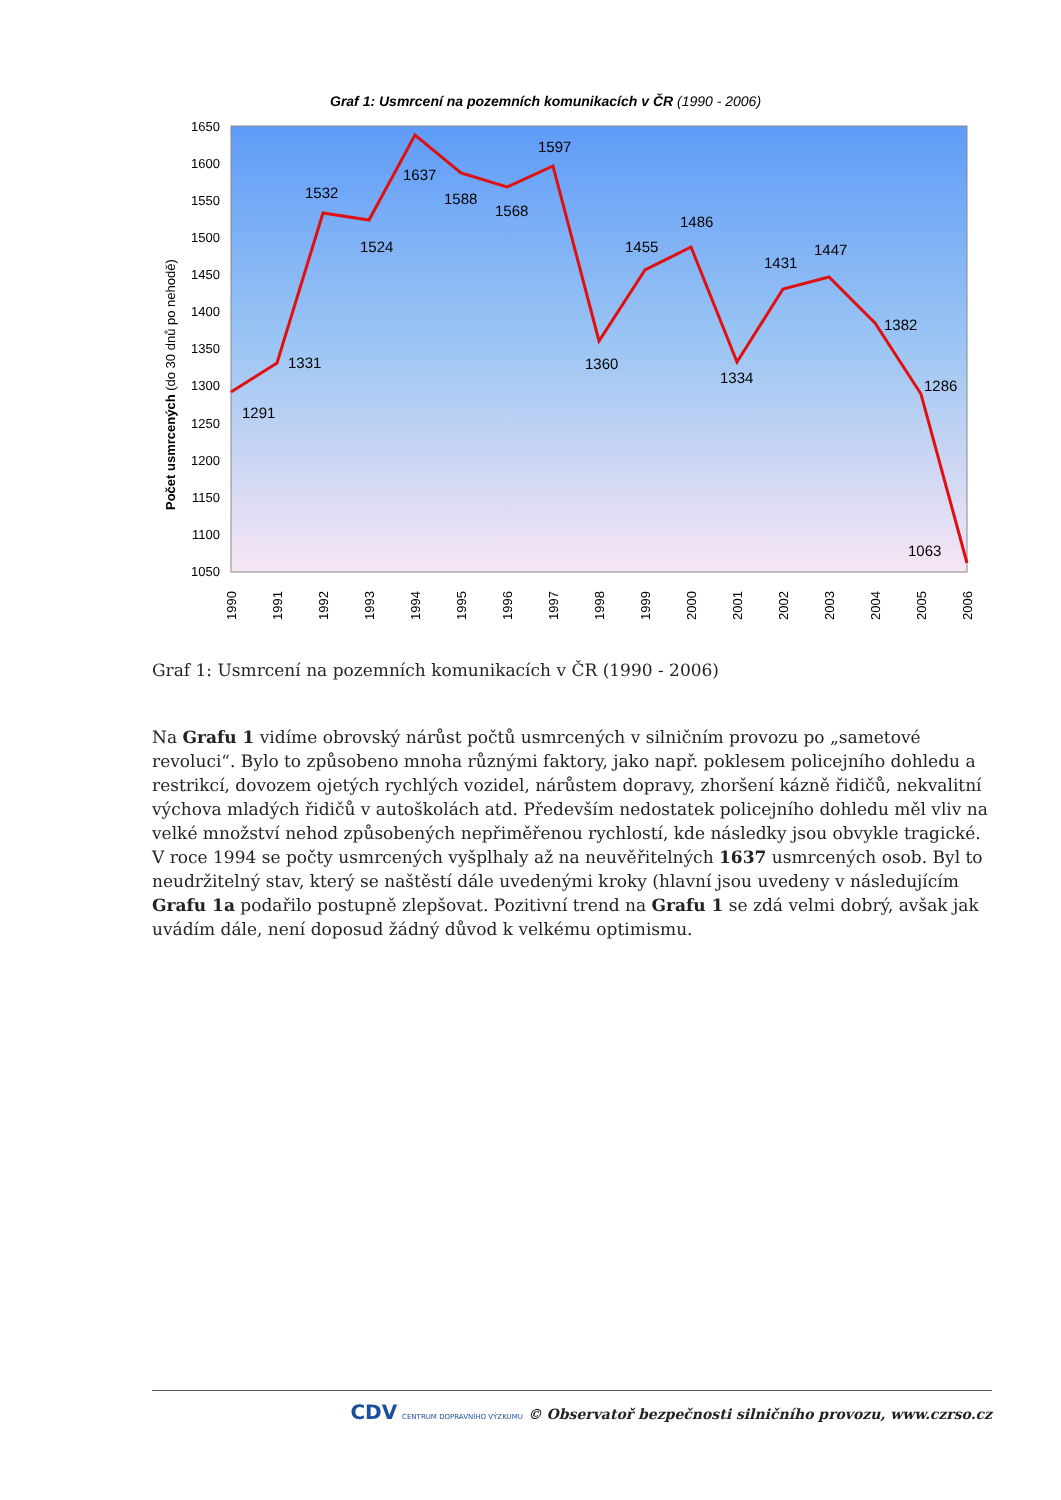Graf 1: Usmrcení na pozemních komunikacích v ČR (1990 - 2006)
1650
1600
1550
1500
1450
1400
1350
1300
1250
1200
1150
1100
1050
Počet usmrcených (do 30 dnů po nehodě)
1291
1331
1532
1524
1637
1588
1568
1597
1360
1455
1486
1334
1431
1447
1382
1286
1063
1990
1991
1992
1993
1994
1995
1996
1997
1998
1999
2000
2001
2002
2003
2004
2005
2006
Graf 1: Usmrcení na pozemních komunikacích v ČR (1990 - 2006)
Na Grafu 1 vidíme obrovský nárůst počtů usmrcených v silničním provozu po „sametové revoluci“. Bylo to způsobeno mnoha různými faktory, jako např. poklesem policejního dohledu a restrikcí, dovozem ojetých rychlých vozidel, nárůstem dopravy, zhoršení kázně řidičů, nekvalitní výchova mladých řidičů v autoškolách atd. Především nedostatek policejního dohledu měl vliv na velké množství nehod způsobených nepřiměřenou rychlostí, kde následky jsou obvykle tragické. V roce 1994 se počty usmrcených vyšplhaly až na neuvěřitelných 1637 usmrcených osob. Byl to neudržitelný stav, který se naštěstí dále uvedenými kroky (hlavní jsou uvedeny v následujícím Grafu 1a podařilo postupně zlepšovat. Pozitivní trend na Grafu 1 se zdá velmi dobrý, avšak jak uvádím dále, není doposud žádný důvod k velkému optimismu.
CDV CENTRUM DOPRAVNÍHO VÝZKUMU © Observatoř bezpečnosti silničního provozu, www.czrso.cz